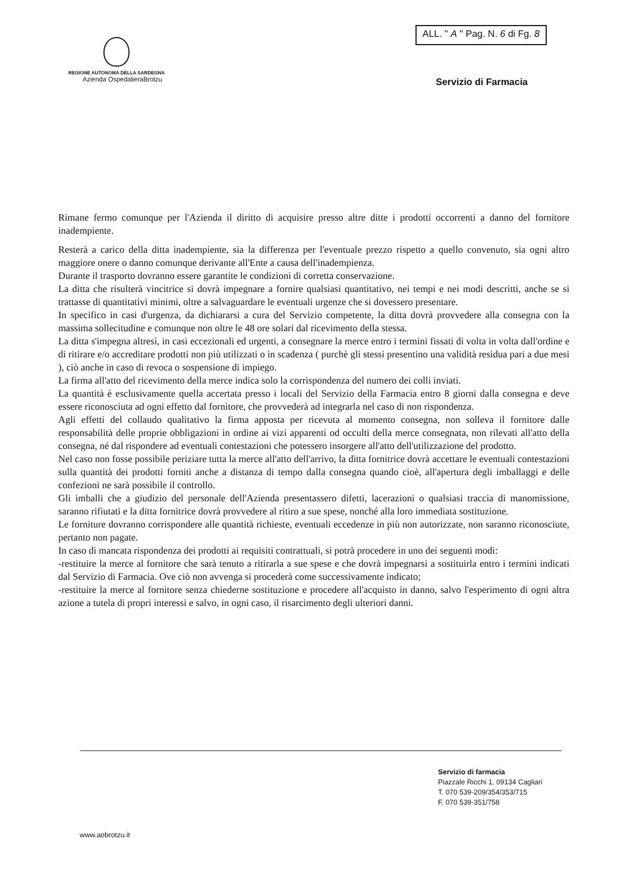REGIONE AUTONOMA DELLA SARDEGNA
Azienda OspedalieraBrotzu
ALL. " A " Pag. N. 6 di Fg. 8
Servizio di Farmacia
Rimane fermo comunque per l'Azienda il diritto di acquisire presso altre ditte i prodotti occorrenti a danno del fornitore inadempiente.
Resterà a carico della ditta inadempiente, sia la differenza per l'eventuale prezzo rispetto a quello convenuto, sia ogni altro maggiore onere o danno comunque derivante all'Ente a causa dell'inadempienza.
Durante il trasporto dovranno essere garantite le condizioni di corretta conservazione.
La ditta che risulterà vincitrice si dovrà impegnare a fornire qualsiasi quantitativo, nei tempi e nei modi descritti, anche se si trattasse di quantitativi minimi, oltre a salvaguardare le eventuali urgenze che si dovessero presentare.
In specifico in casi d'urgenza, da dichiararsi a cura del Servizio competente, la ditta dovrà provvedere alla consegna con la massima sollecitudine e comunque non oltre le 48 ore solari dal ricevimento della stessa.
La ditta s'impegna altresì, in casi eccezionali ed urgenti, a consegnare la merce entro i termini fissati di volta in volta dall'ordine e di ritirare e/o accreditare prodotti non più utilizzati o in scadenza ( purchè gli stessi presentino una validità residua pari a due mesi ), ciò anche in caso di revoca o sospensione di impiego.
La firma all'atto del ricevimento della merce indica solo la corrispondenza del numero dei colli inviati.
La quantità è esclusivamente quella accertata presso i locali del Servizio della Farmacia entro 8 giorni dalla consegna e deve essere riconosciuta ad ogni effetto dal fornitore, che provvederà ad integrarla nel caso di non rispondenza.
Agli effetti del collaudo qualitativo la firma apposta per ricevuta al momento consegna, non solleva il fornitore dalle responsabilità delle proprie obbligazioni in ordine ai vizi apparenti od occulti della merce consegnata, non rilevati all'atto della consegna, né dal rispondere ad eventuali contestazioni che potessero insorgere all'atto dell'utilizzazione del prodotto.
Nel caso non fosse possibile periziare tutta la merce all'atto dell'arrivo, la ditta fornitrice dovrà accettare le eventuali contestazioni sulla quantità dei prodotti forniti anche a distanza di tempo dalla consegna quando cioè, all'apertura degli imballaggi e delle confezioni ne sarà possibile il controllo.
Gli imballi che a giudizio del personale dell'Azienda presentassero difetti, lacerazioni o qualsiasi traccia di manomissione, saranno rifiutati e la ditta fornitrice dovrà provvedere al ritiro a sue spese, nonché alla loro immediata sostituzione.
Le forniture dovranno corrispondere alle quantità richieste, eventuali eccedenze in più non autorizzate, non saranno riconosciute, pertanto non pagate.
In caso di mancata rispondenza dei prodotti ai requisiti contrattuali, si potrà procedere in uno dei seguenti modi:
-restituire la merce al fornitore che sarà tenuto a ritirarla a sue spese e che dovrà impegnarsi a sostituirla entro i termini indicati dal Servizio di Farmacia. Ove ciò non avvenga si procederà come successivamente indicato;
-restituire la merce al fornitore senza chiederne sostituzione e procedere all'acquisto in danno, salvo l'esperimento di ogni altra azione a tutela di propri interessi e salvo, in ogni caso, il risarcimento degli ulteriori danni.
Servizio di farmacia
Piazzale Ricchi 1, 09134 Cagliari
T. 070 539-209/354/353/715
F. 070 539-351/758
www.aobrotzu.it